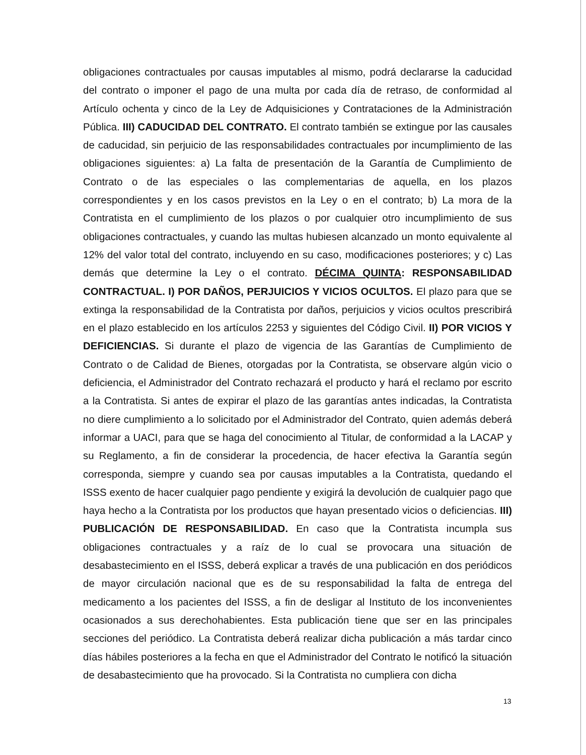obligaciones contractuales por causas imputables al mismo, podrá declararse la caducidad del contrato o imponer el pago de una multa por cada día de retraso, de conformidad al Artículo ochenta y cinco de la Ley de Adquisiciones y Contrataciones de la Administración Pública. III) CADUCIDAD DEL CONTRATO. El contrato también se extingue por las causales de caducidad, sin perjuicio de las responsabilidades contractuales por incumplimiento de las obligaciones siguientes: a) La falta de presentación de la Garantía de Cumplimiento de Contrato o de las especiales o las complementarias de aquella, en los plazos correspondientes y en los casos previstos en la Ley o en el contrato; b) La mora de la Contratista en el cumplimiento de los plazos o por cualquier otro incumplimiento de sus obligaciones contractuales, y cuando las multas hubiesen alcanzado un monto equivalente al 12% del valor total del contrato, incluyendo en su caso, modificaciones posteriores; y c) Las demás que determine la Ley o el contrato. DÉCIMA QUINTA: RESPONSABILIDAD CONTRACTUAL. I) POR DAÑOS, PERJUICIOS Y VICIOS OCULTOS. El plazo para que se extinga la responsabilidad de la Contratista por daños, perjuicios y vicios ocultos prescribirá en el plazo establecido en los artículos 2253 y siguientes del Código Civil. II) POR VICIOS Y DEFICIENCIAS. Si durante el plazo de vigencia de las Garantías de Cumplimiento de Contrato o de Calidad de Bienes, otorgadas por la Contratista, se observare algún vicio o deficiencia, el Administrador del Contrato rechazará el producto y hará el reclamo por escrito a la Contratista. Si antes de expirar el plazo de las garantías antes indicadas, la Contratista no diere cumplimiento a lo solicitado por el Administrador del Contrato, quien además deberá informar a UACI, para que se haga del conocimiento al Titular, de conformidad a la LACAP y su Reglamento, a fin de considerar la procedencia, de hacer efectiva la Garantía según corresponda, siempre y cuando sea por causas imputables a la Contratista, quedando el ISSS exento de hacer cualquier pago pendiente y exigirá la devolución de cualquier pago que haya hecho a la Contratista por los productos que hayan presentado vicios o deficiencias. III) PUBLICACIÓN DE RESPONSABILIDAD. En caso que la Contratista incumpla sus obligaciones contractuales y a raíz de lo cual se provocara una situación de desabastecimiento en el ISSS, deberá explicar a través de una publicación en dos periódicos de mayor circulación nacional que es de su responsabilidad la falta de entrega del medicamento a los pacientes del ISSS, a fin de desligar al Instituto de los inconvenientes ocasionados a sus derechohabientes. Esta publicación tiene que ser en las principales secciones del periódico. La Contratista deberá realizar dicha publicación a más tardar cinco días hábiles posteriores a la fecha en que el Administrador del Contrato le notificó la situación de desabastecimiento que ha provocado. Si la Contratista no cumpliera con dicha
13